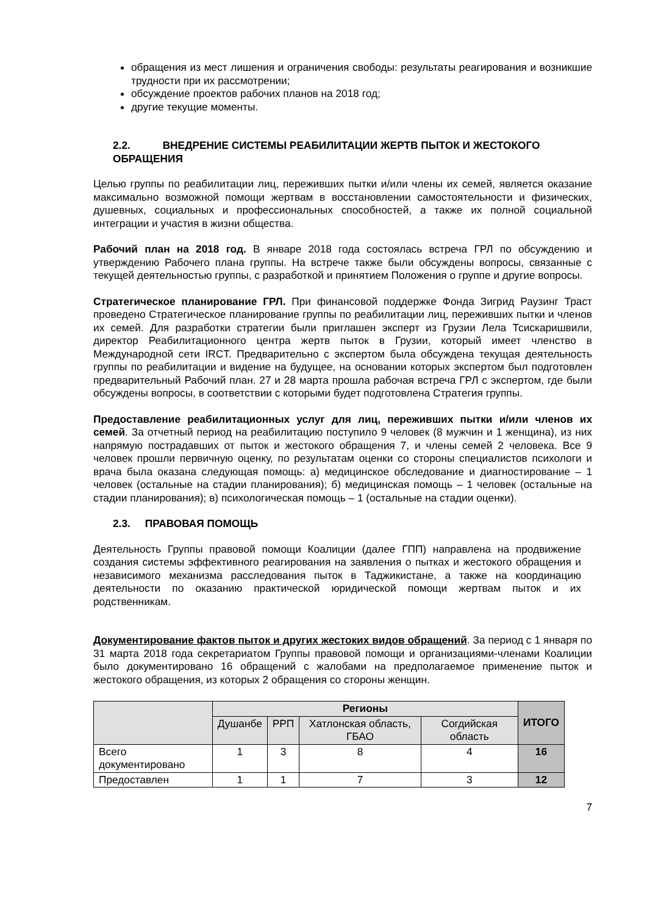обращения из мест лишения и ограничения свободы: результаты реагирования и возникшие трудности при их рассмотрении;
обсуждение проектов рабочих планов на 2018 год;
другие текущие моменты.
2.2. ВНЕДРЕНИЕ СИСТЕМЫ РЕАБИЛИТАЦИИ ЖЕРТВ ПЫТОК И ЖЕСТОКОГО ОБРАЩЕНИЯ
Целью группы по реабилитации лиц, переживших пытки и/или члены их семей, является оказание максимально возможной помощи жертвам в восстановлении самостоятельности и физических, душевных, социальных и профессиональных способностей, а также их полной социальной интеграции и участия в жизни общества.
Рабочий план на 2018 год. В январе 2018 года состоялась встреча ГРЛ по обсуждению и утверждению Рабочего плана группы. На встрече также были обсуждены вопросы, связанные с текущей деятельностью группы, с разработкой и принятием Положения о группе и другие вопросы.
Стратегическое планирование ГРЛ. При финансовой поддержке Фонда Зигрид Раузинг Траст проведено Стратегическое планирование группы по реабилитации лиц, переживших пытки и членов их семей. Для разработки стратегии были приглашен эксперт из Грузии Лела Тсискаришвили, директор Реабилитационного центра жертв пыток в Грузии, который имеет членство в Международной сети IRCT. Предварительно с экспертом была обсуждена текущая деятельность группы по реабилитации и видение на будущее, на основании которых экспертом был подготовлен предварительный Рабочий план. 27 и 28 марта прошла рабочая встреча ГРЛ с экспертом, где были обсуждены вопросы, в соответствии с которыми будет подготовлена Стратегия группы.
Предоставление реабилитационных услуг для лиц, переживших пытки и/или членов их семей. За отчетный период на реабилитацию поступило 9 человек (8 мужчин и 1 женщина), из них напрямую пострадавших от пыток и жестокого обращения 7, и члены семей 2 человека. Все 9 человек прошли первичную оценку, по результатам оценки со стороны специалистов психологи и врача была оказана следующая помощь: а) медицинское обследование и диагностирование – 1 человек (остальные на стадии планирования); б) медицинская помощь – 1 человек (остальные на стадии планирования); в) психологическая помощь – 1 (остальные на стадии оценки).
2.3. ПРАВОВАЯ ПОМОЩЬ
Деятельность Группы правовой помощи Коалиции (далее ГПП) направлена на продвижение создания системы эффективного реагирования на заявления о пытках и жестокого обращения и независимого механизма расследования пыток в Таджикистане, а также на координацию деятельности по оказанию практической юридической помощи жертвам пыток и их родственникам.
Документирование фактов пыток и других жестоких видов обращений. За период с 1 января по 31 марта 2018 года секретариатом Группы правовой помощи и организациями-членами Коалиции было документировано 16 обращений с жалобами на предполагаемое применение пыток и жестокого обращения, из которых 2 обращения со стороны женщин.
| | Регионы | | | | ИТОГО |
| | Душанбе | РРП | Хатлонская область, ГБАО | Согдийская область | |
| Всего документировано | 1 | 3 | 8 | 4 | 16 |
| Предоставлен | 1 | 1 | 7 | 3 | 12 |
7